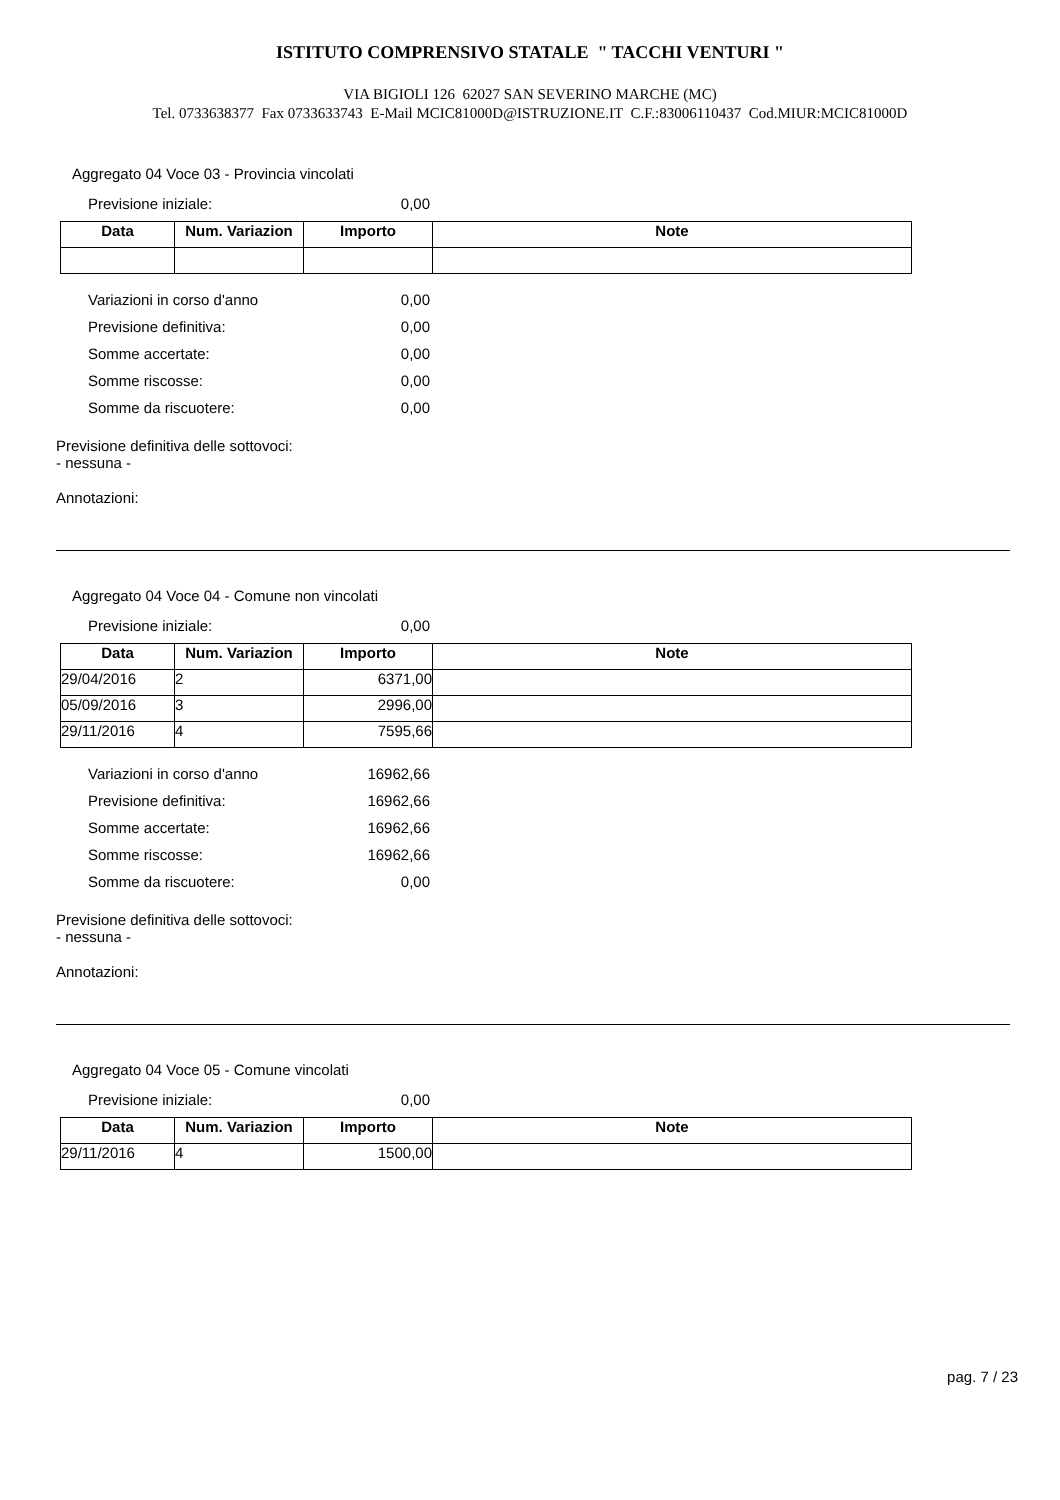ISTITUTO COMPRENSIVO STATALE " TACCHI VENTURI "
VIA BIGIOLI 126 62027 SAN SEVERINO MARCHE (MC)
Tel. 0733638377 Fax 0733633743 E-Mail MCIC81000D@ISTRUZIONE.IT C.F.:83006110437 Cod.MIUR:MCIC81000D
Aggregato 04 Voce 03 - Provincia vincolati
Previsione iniziale: 0,00
| Data | Num. Variazion | Importo | Note |
| --- | --- | --- | --- |
Variazioni in corso d'anno 0,00
Previsione definitiva: 0,00
Somme accertate: 0,00
Somme riscosse: 0,00
Somme da riscuotere: 0,00
Previsione definitiva delle sottovoci:
- nessuna -
Annotazioni:
Aggregato 04 Voce 04 - Comune non vincolati
Previsione iniziale: 0,00
| Data | Num. Variazion | Importo | Note |
| --- | --- | --- | --- |
| 29/04/2016 | 2 | 6371,00 | |
| 05/09/2016 | 3 | 2996,00 | |
| 29/11/2016 | 4 | 7595,66 | |
Variazioni in corso d'anno 16962,66
Previsione definitiva: 16962,66
Somme accertate: 16962,66
Somme riscosse: 16962,66
Somme da riscuotere: 0,00
Previsione definitiva delle sottovoci:
- nessuna -
Annotazioni:
Aggregato 04 Voce 05 - Comune vincolati
Previsione iniziale: 0,00
| Data | Num. Variazion | Importo | Note |
| --- | --- | --- | --- |
| 29/11/2016 | 4 | 1500,00 | |
pag. 7 / 23